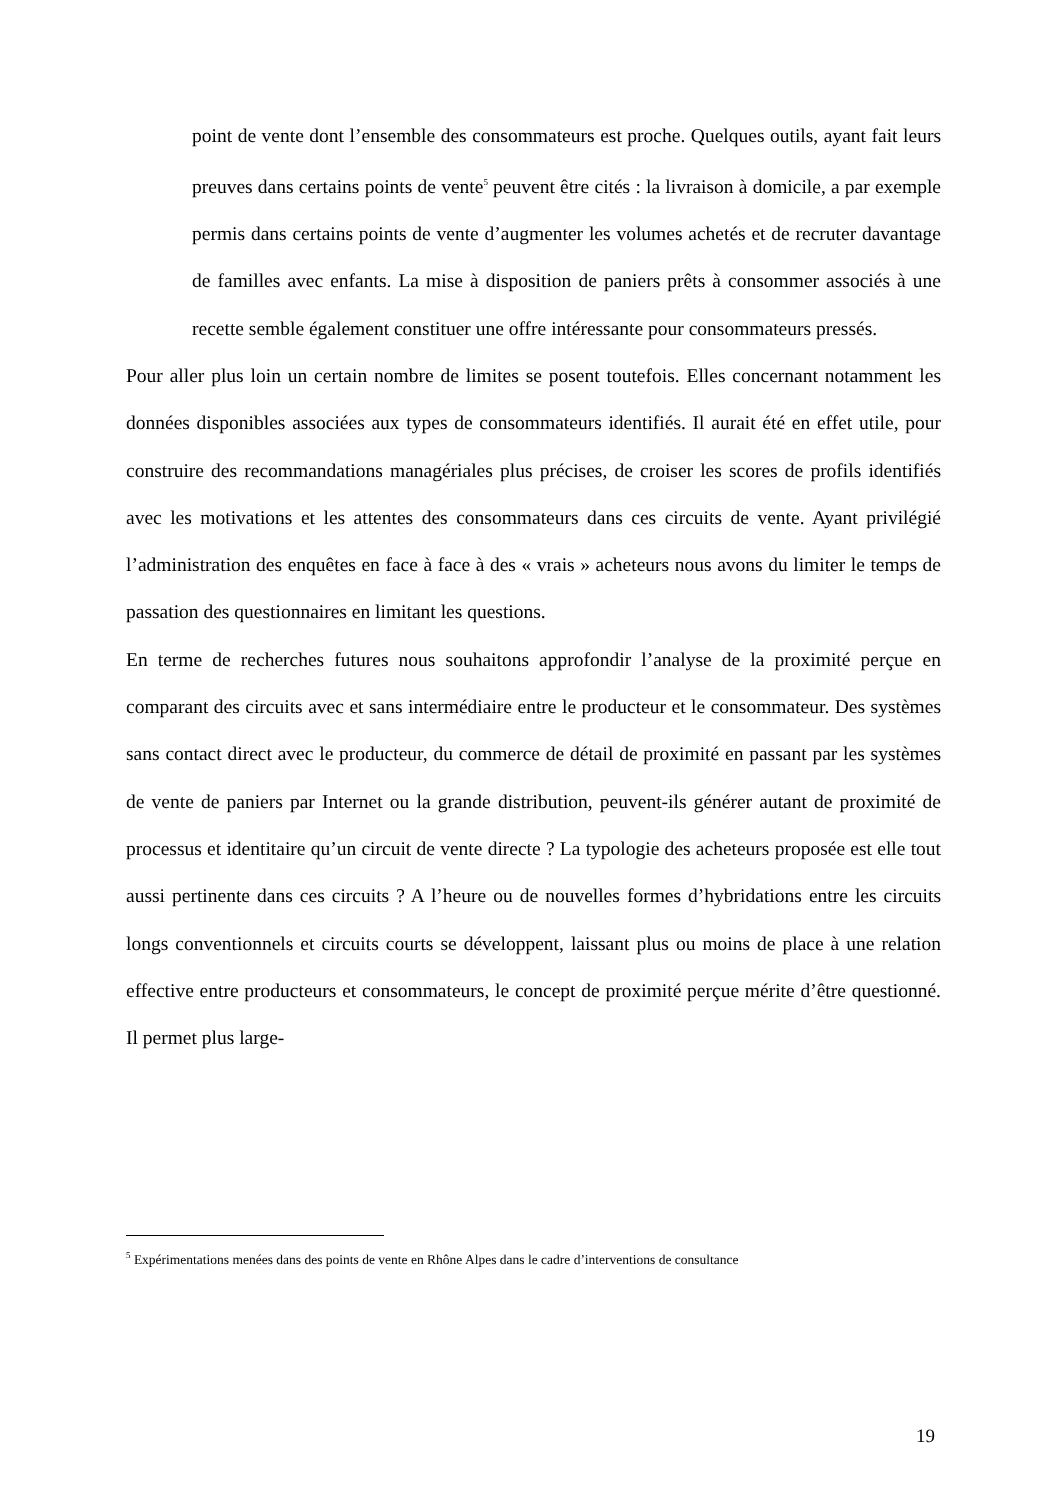point de vente dont l’ensemble des consommateurs est proche. Quelques outils, ayant fait leurs preuves dans certains points de vente<sup>5</sup> peuvent être cités : la livraison à domicile, a par exemple permis dans certains points de vente d’augmenter les volumes achetés et de recruter davantage de familles avec enfants. La mise à disposition de paniers prêts à consommer associés à une recette semble également constituer une offre intéressante pour consommateurs pressés.
Pour aller plus loin un certain nombre de limites se posent toutefois. Elles concernant notamment les données disponibles associées aux types de consommateurs identifiés. Il aurait été en effet utile, pour construire des recommandations managériales plus précises, de croiser les scores de profils identifiés avec les motivations et les attentes des consommateurs dans ces circuits de vente. Ayant privilégié l’administration des enquêtes en face à face à des « vrais » acheteurs nous avons du limiter le temps de passation des questionnaires en limitant les questions.
En terme de recherches futures nous souhaitons approfondir l’analyse de la proximité perçue en comparant des circuits avec et sans intermédiaire entre le producteur et le consommateur. Des systèmes sans contact direct avec le producteur, du commerce de détail de proximité en passant par les systèmes de vente de paniers par Internet ou la grande distribution, peuvent-ils générer autant de proximité de processus et identitaire qu’un circuit de vente directe ? La typologie des acheteurs proposée est elle tout aussi pertinente dans ces circuits ? A l’heure ou de nouvelles formes d’hybridations entre les circuits longs conventionnels et circuits courts se développent, laissant plus ou moins de place à une relation effective entre producteurs et consommateurs, le concept de proximité perçue mérite d’être questionné. Il permet plus large-
<sup>5</sup> Expérimentations menées dans des points de vente en Rhône Alpes dans le cadre d’interventions de consultance
19